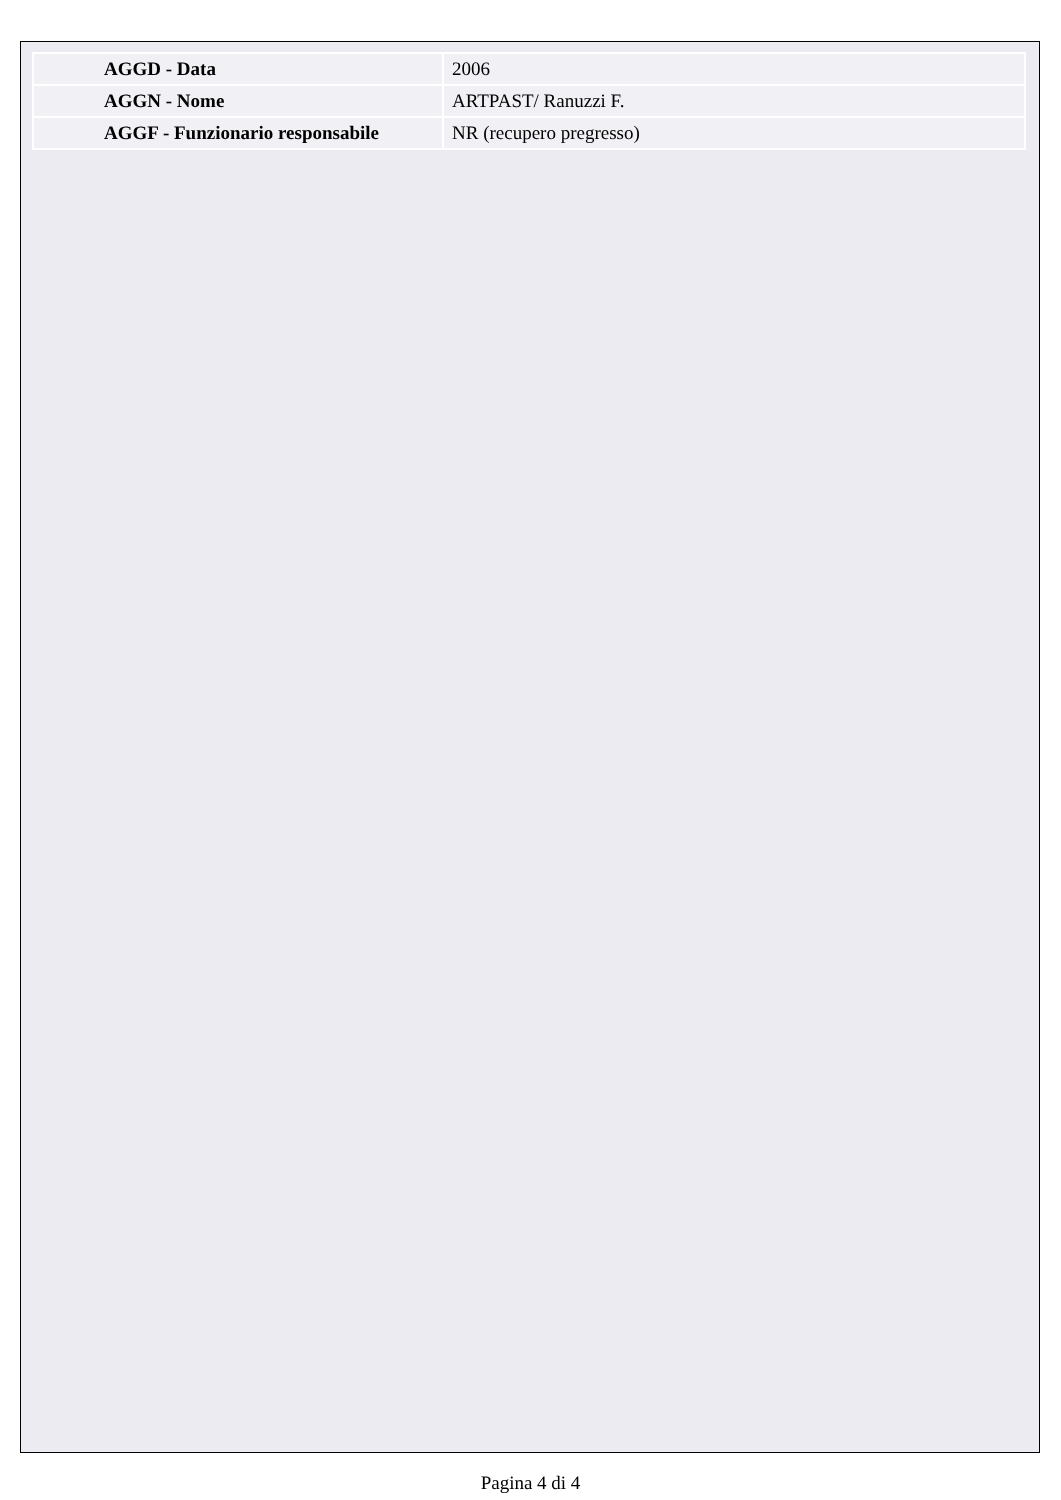| AGGD - Data | 2006 |
| AGGN - Nome | ARTPAST/ Ranuzzi F. |
| AGGF - Funzionario responsabile | NR (recupero pregresso) |
Pagina 4 di 4